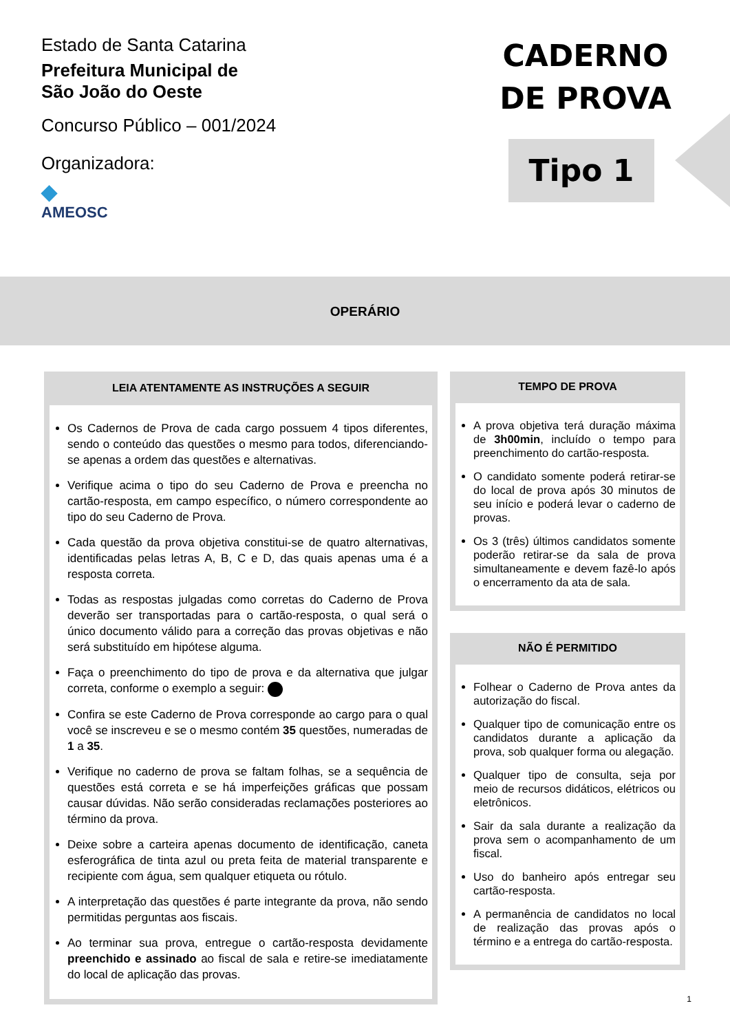Estado de Santa Catarina
Prefeitura Municipal de
São João do Oeste
Concurso Público – 001/2024
Organizadora:
◆
AMEOSC
CADERNO
DE PROVA
Tipo 1
OPERÁRIO
LEIA ATENTAMENTE AS INSTRUÇÕES A SEGUIR
Os Cadernos de Prova de cada cargo possuem 4 tipos diferentes, sendo o conteúdo das questões o mesmo para todos, diferenciando-se apenas a ordem das questões e alternativas.
Verifique acima o tipo do seu Caderno de Prova e preencha no cartão-resposta, em campo específico, o número correspondente ao tipo do seu Caderno de Prova.
Cada questão da prova objetiva constitui-se de quatro alternativas, identificadas pelas letras A, B, C e D, das quais apenas uma é a resposta correta.
Todas as respostas julgadas como corretas do Caderno de Prova deverão ser transportadas para o cartão-resposta, o qual será o único documento válido para a correção das provas objetivas e não será substituído em hipótese alguma.
Faça o preenchimento do tipo de prova e da alternativa que julgar correta, conforme o exemplo a seguir:
Confira se este Caderno de Prova corresponde ao cargo para o qual você se inscreveu e se o mesmo contém 35 questões, numeradas de 1 a 35.
Verifique no caderno de prova se faltam folhas, se a sequência de questões está correta e se há imperfeições gráficas que possam causar dúvidas. Não serão consideradas reclamações posteriores ao término da prova.
Deixe sobre a carteira apenas documento de identificação, caneta esferográfica de tinta azul ou preta feita de material transparente e recipiente com água, sem qualquer etiqueta ou rótulo.
A interpretação das questões é parte integrante da prova, não sendo permitidas perguntas aos fiscais.
Ao terminar sua prova, entregue o cartão-resposta devidamente preenchido e assinado ao fiscal de sala e retire-se imediatamente do local de aplicação das provas.
TEMPO DE PROVA
A prova objetiva terá duração máxima de 3h00min, incluído o tempo para preenchimento do cartão-resposta.
O candidato somente poderá retirar-se do local de prova após 30 minutos de seu início e poderá levar o caderno de provas.
Os 3 (três) últimos candidatos somente poderão retirar-se da sala de prova simultaneamente e devem fazê-lo após o encerramento da ata de sala.
NÃO É PERMITIDO
Folhear o Caderno de Prova antes da autorização do fiscal.
Qualquer tipo de comunicação entre os candidatos durante a aplicação da prova, sob qualquer forma ou alegação.
Qualquer tipo de consulta, seja por meio de recursos didáticos, elétricos ou eletrônicos.
Sair da sala durante a realização da prova sem o acompanhamento de um fiscal.
Uso do banheiro após entregar seu cartão-resposta.
A permanência de candidatos no local de realização das provas após o término e a entrega do cartão-resposta.
1